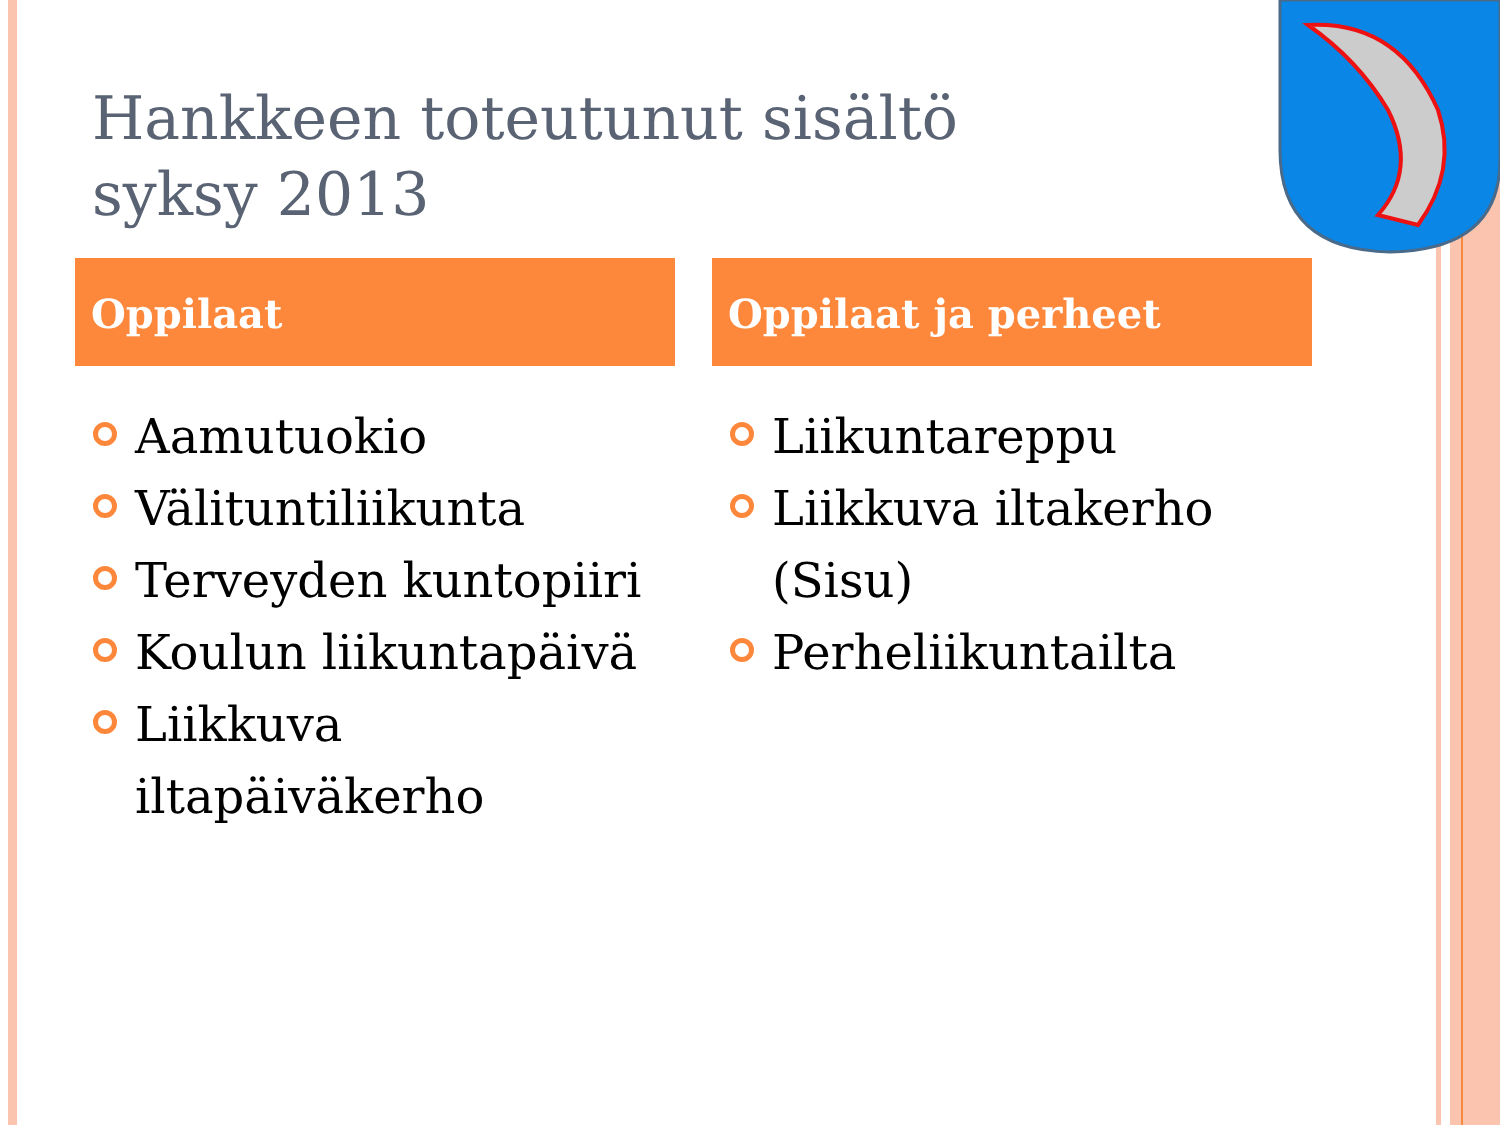Hankkeen toteutunut sisältö
syksy 2013
Oppilaat
Aamutuokio
Välituntiliikunta
Terveyden kuntopiiri
Koulun liikuntapäivä
Liikkuva iltapäiväkerho
Oppilaat ja perheet
Liikuntareppu
Liikkuva iltakerho (Sisu)
Perheliikuntailta